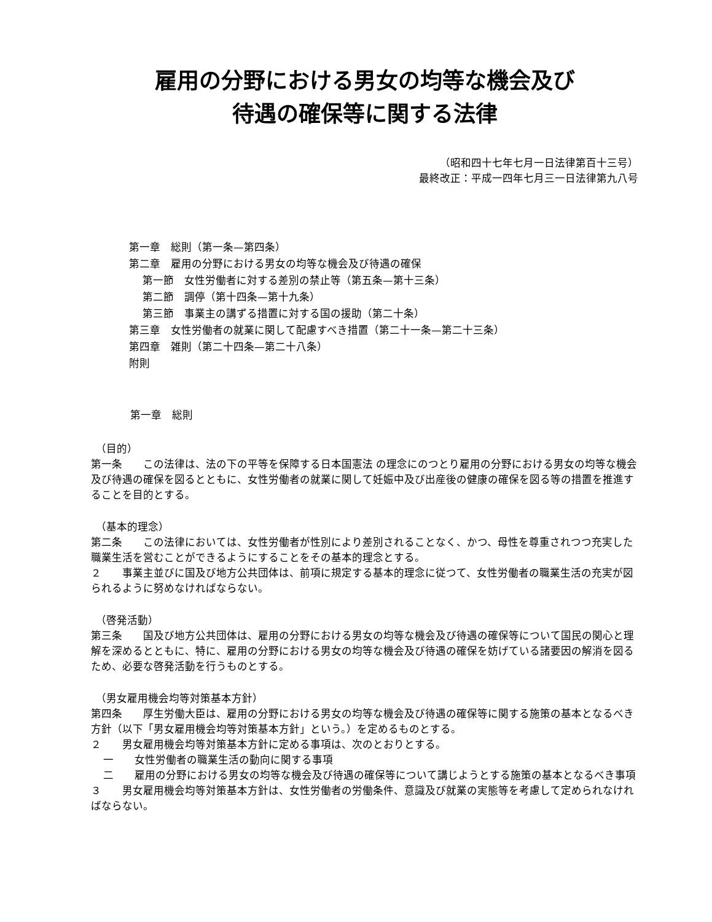雇用の分野における男女の均等な機会及び
待遇の確保等に関する法律
（昭和四十七年七月一日法律第百十三号）
最終改正：平成一四年七月三一日法律第九八号
第一章　総則（第一条—第四条）
第二章　雇用の分野における男女の均等な機会及び待遇の確保
第一節　女性労働者に対する差別の禁止等（第五条—第十三条）
第二節　調停（第十四条—第十九条）
第三節　事業主の講ずる措置に対する国の援助（第二十条）
第三章　女性労働者の就業に関して配慮すべき措置（第二十一条—第二十三条）
第四章　雑則（第二十四条—第二十八条）
附則
第一章　総則
（目的）
第一条　　この法律は、法の下の平等を保障する日本国憲法 の理念にのつとり雇用の分野における男女の均等な機会及び待遇の確保を図るとともに、女性労働者の就業に関して妊娠中及び出産後の健康の確保を図る等の措置を推進することを目的とする。
（基本的理念）
第二条　　この法律においては、女性労働者が性別により差別されることなく、かつ、母性を尊重されつつ充実した職業生活を営むことができるようにすることをその基本的理念とする。
２　　事業主並びに国及び地方公共団体は、前項に規定する基本的理念に従つて、女性労働者の職業生活の充実が図られるように努めなければならない。
（啓発活動）
第三条　　国及び地方公共団体は、雇用の分野における男女の均等な機会及び待遇の確保等について国民の関心と理解を深めるとともに、特に、雇用の分野における男女の均等な機会及び待遇の確保を妨げている諸要因の解消を図るため、必要な啓発活動を行うものとする。
（男女雇用機会均等対策基本方針）
第四条　　厚生労働大臣は、雇用の分野における男女の均等な機会及び待遇の確保等に関する施策の基本となるべき方針（以下「男女雇用機会均等対策基本方針」という。）を定めるものとする。
２　　男女雇用機会均等対策基本方針に定める事項は、次のとおりとする。
一　　女性労働者の職業生活の動向に関する事項
二　　雇用の分野における男女の均等な機会及び待遇の確保等について講じようとする施策の基本となるべき事項
３　　男女雇用機会均等対策基本方針は、女性労働者の労働条件、意識及び就業の実態等を考慮して定められなければならない。